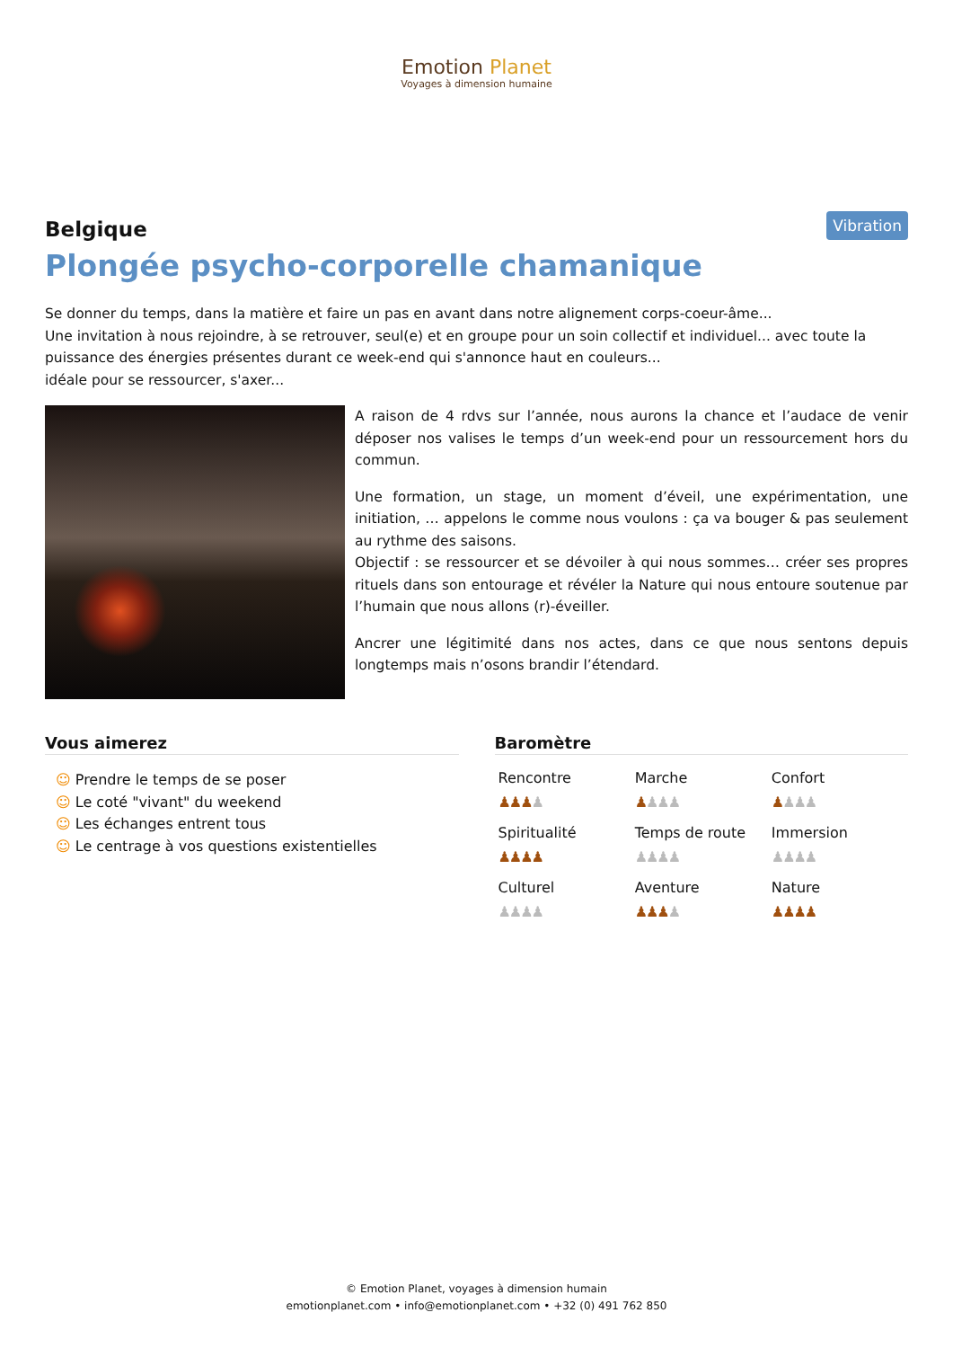Emotion Planet
Voyages à dimension humaine
Vibration
Belgique
Plongée psycho-corporelle chamanique
Se donner du temps, dans la matière et faire un pas en avant dans notre alignement corps-coeur-âme...
Une invitation à nous rejoindre, à se retrouver, seul(e) et en groupe pour un soin collectif et individuel... avec toute la puissance des énergies présentes durant ce week-end qui s'annonce haut en couleurs...
idéale pour se ressourcer, s'axer...
A raison de 4 rdvs sur l’année, nous aurons la chance et l’audace de venir déposer nos valises le temps d’un week-end pour un ressourcement hors du commun.
Une formation, un stage, un moment d’éveil, une expérimentation, une initiation, … appelons le comme nous voulons : ça va bouger & pas seulement au rythme des saisons.
Objectif : se ressourcer et se dévoiler à qui nous sommes… créer ses propres rituels dans son entourage et révéler la Nature qui nous entoure soutenue par l’humain que nous allons (r)-éveiller.
Ancrer une légitimité dans nos actes, dans ce que nous sentons depuis longtemps mais n’osons brandir l’étendard.
Vous aimerez
☺ Prendre le temps de se poser
☺ Le coté "vivant" du weekend
☺ Les échanges entrent tous
☺ Le centrage à vos questions existentielles
Baromètre
Rencontre
♟♟♟♟
Marche
♟♟♟♟
Confort
♟♟♟♟
Spiritualité
♟♟♟♟
Temps de route
♟♟♟♟
Immersion
♟♟♟♟
Culturel
♟♟♟♟
Aventure
♟♟♟♟
Nature
♟♟♟♟
© Emotion Planet, voyages à dimension humain
emotionplanet.com • info@emotionplanet.com • +32 (0) 491 762 850